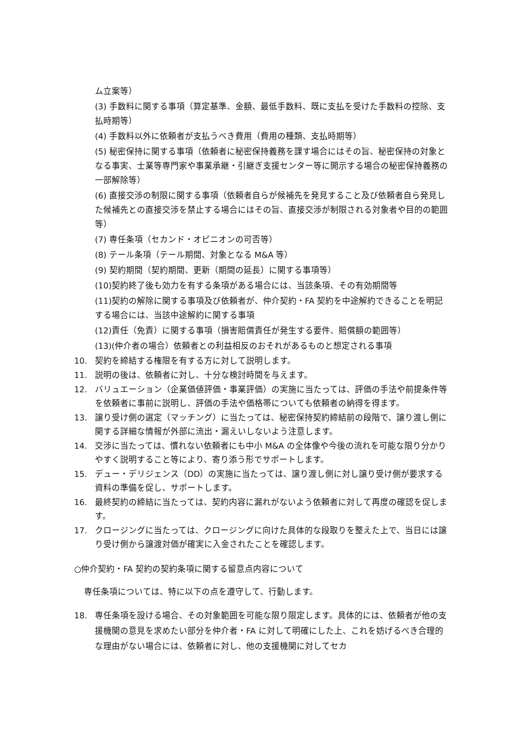ム立案等）
(3) 手数料に関する事項（算定基準、金額、最低手数料、既に支払を受けた手数料の控除、支払時期等）
(4) 手数料以外に依頼者が支払うべき費用（費用の種類、支払時期等）
(5) 秘密保持に関する事項（依頼者に秘密保持義務を課す場合にはその旨、秘密保持の対象となる事実、士業等専門家や事業承継・引継ぎ支援センター等に開示する場合の秘密保持義務の一部解除等）
(6) 直接交渉の制限に関する事項（依頼者自らが候補先を発見すること及び依頼者自ら発見した候補先との直接交渉を禁止する場合にはその旨、直接交渉が制限される対象者や目的の範囲等）
(7) 専任条項（セカンド・オピニオンの可否等）
(8) テール条項（テール期間、対象となる M&A 等）
(9) 契約期間（契約期間、更新（期間の延長）に関する事項等）
(10)契約終了後も効力を有する条項がある場合には、当該条項、その有効期間等
(11)契約の解除に関する事項及び依頼者が、仲介契約・FA 契約を中途解約できることを明記する場合には、当該中途解約に関する事項
(12)責任（免責）に関する事項（損害賠償責任が発生する要件、賠償額の範囲等）
(13)(仲介者の場合）依頼者との利益相反のおそれがあるものと想定される事項
10. 契約を締結する権限を有する方に対して説明します。
11. 説明の後は、依頼者に対し、十分な検討時間を与えます。
12. バリュエーション（企業価値評価・事業評価）の実施に当たっては、評価の手法や前提条件等を依頼者に事前に説明し、評価の手法や価格帯についても依頼者の納得を得ます。
13. 譲り受け側の選定（マッチング）に当たっては、秘密保持契約締結前の段階で、譲り渡し側に関する詳細な情報が外部に流出・漏えいしないよう注意します。
14. 交渉に当たっては、慣れない依頼者にも中小 M&A の全体像や今後の流れを可能な限り分かりやすく説明すること等により、寄り添う形でサポートします。
15. デュー・デリジェンス（DD）の実施に当たっては、譲り渡し側に対し譲り受け側が要求する資料の準備を促し、サポートします。
16. 最終契約の締結に当たっては、契約内容に漏れがないよう依頼者に対して再度の確認を促します。
17. クロージングに当たっては、クロージングに向けた具体的な段取りを整えた上で、当日には譲り受け側から譲渡対価が確実に入金されたことを確認します。
○仲介契約・FA 契約の契約条項に関する留意点内容について
専任条項については、特に以下の点を遵守して、行動します。
18. 専任条項を設ける場合、その対象範囲を可能な限り限定します。具体的には、依頼者が他の支援機関の意見を求めたい部分を仲介者・FA に対して明確にした上、これを妨げるべき合理的な理由がない場合には、依頼者に対し、他の支援機関に対してセカ